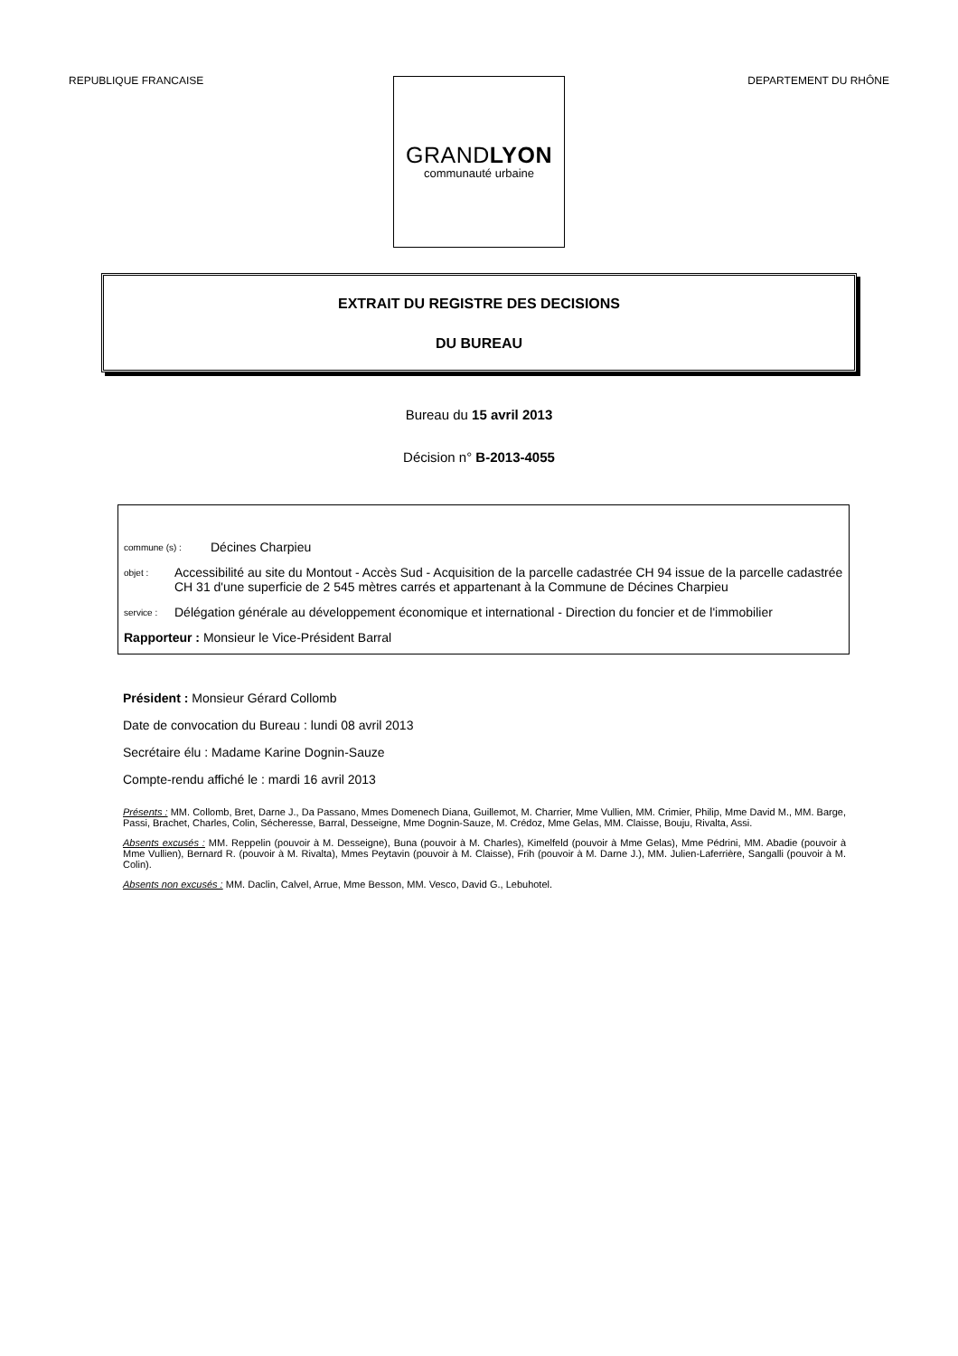REPUBLIQUE FRANCAISE DEPARTEMENT DU RHÔNE
GRANDLYON
communauté urbaine
EXTRAIT DU REGISTRE DES DECISIONS
DU BUREAU
Bureau du 15 avril 2013
Décision n° B-2013-4055
commune (s) : Décines Charpieu
objet : Accessibilité au site du Montout - Accès Sud - Acquisition de la parcelle cadastrée CH 94 issue de la parcelle cadastrée CH 31 d'une superficie de 2 545 mètres carrés et appartenant à la Commune de Décines Charpieu
service : Délégation générale au développement économique et international - Direction du foncier et de l'immobilier
Rapporteur : Monsieur le Vice-Président Barral
Président : Monsieur Gérard Collomb
Date de convocation du Bureau : lundi 08 avril 2013
Secrétaire élu : Madame Karine Dognin-Sauze
Compte-rendu affiché le : mardi 16 avril 2013
Présents : MM. Collomb, Bret, Darne J., Da Passano, Mmes Domenech Diana, Guillemot, M. Charrier, Mme Vullien, MM. Crimier, Philip, Mme David M., MM. Barge, Passi, Brachet, Charles, Colin, Sécheresse, Barral, Desseigne, Mme Dognin-Sauze, M. Crédoz, Mme Gelas, MM. Claisse, Bouju, Rivalta, Assi.
Absents excusés : MM. Reppelin (pouvoir à M. Desseigne), Buna (pouvoir à M. Charles), Kimelfeld (pouvoir à Mme Gelas), Mme Pédrini, MM. Abadie (pouvoir à Mme Vullien), Bernard R. (pouvoir à M. Rivalta), Mmes Peytavin (pouvoir à M. Claisse), Frih (pouvoir à M. Darne J.), MM. Julien-Laferrière, Sangalli (pouvoir à M. Colin).
Absents non excusés : MM. Daclin, Calvel, Arrue, Mme Besson, MM. Vesco, David G., Lebuhotel.